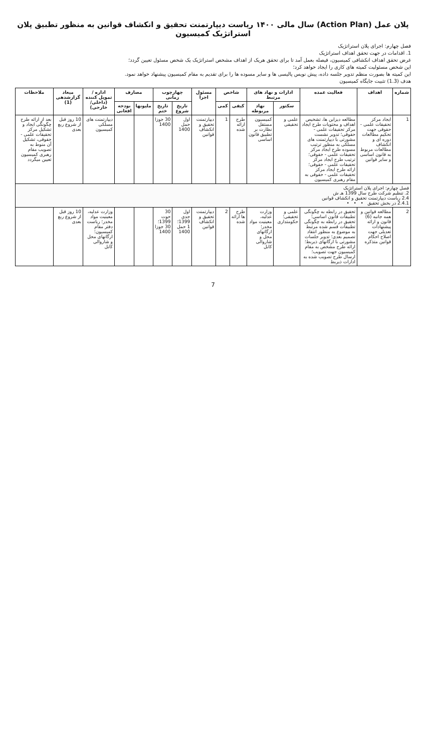پلان عمل (Action Plan) سال مالی ۱۴۰۰ ریاست دیپارتمنت تحقیق و انکشاف قوانین به منظور تطبیق پلان استراتژیک کمیسیون
فصل چهارم: اجرای پلان استراتژیک
1. اقدامات در جهت تحقق اهداف استراتژیک
غرض تحقق اهداف انکشافی کمیسیون، فیصله بعمل آمد تا برای تحقق هریک از اهداف مشخص استراتژیک یک شخص مسئول تعیین گردد؛
این شخص مسئولیت کمیته های کاری را ایجاد خواهد کرد؛
این کمیته ها بصورت منظم تدویر جلسه داده، پیش نویس پالیسی ها و سایر مسوده ها را برای تقدیم به مقام کمیسیون پیشنهاد خواهد نمود.
هدف (1.3) تثبیت جایگاه کمیسیون
| شماره | اهداف | فعالیت عمده | ادارات و نهاد های مرتبط | | شاخص | | مسئول اجرا | چهارچوب زمانی | | مصارف | | اداره / تمویل کننده (داخلی/خارجی) | میعاد گزارشدهی (1) | ملاحظات |
| --- | --- | --- | --- | --- | --- | --- | --- | --- | --- | --- | --- | --- | --- | --- |
| | | | سکتور | نهاد مربوطه | کیفی | کمی | | تاریخ شروع | تاریخ ختم | ملیونها | بودجه افغانی | | | |
| 1 | ایجاد مرکز تحقیقات علمی - حقوقی جهت تحکیم مطالعات دوره ای و انکشاف مطالعات مربوط به قانون اساسی و سایر قوانین | مطالعه دیزاین ها، تشخیص اهداف و محتویات طرح ایجاد مرکز تحقیقات علمی - حقوقی؛ تدویر نشست مشورتی با دیپارتمنت های مسلکی به منظور ترتیب مسوده طرح ایجاد مرکز تحقیقات علمی - حقوقی؛ ترتیب طرح ایجاد مرکز تحقیقات علمی - حقوقی؛ ارائه طرح ایجاد مرکز تحقیقات علمی - حقوقی به مقام رهبری کمیسیون | علمی و تحقیقی | کمیسیون مستقل نظارت بر تطبیق قانون اساسی | طرح ارائه شده | 1 | دیپارتمنت تحقیق و انکشاف قوانین | اول حمل 1400 | 30 جوزا 1400 | | | دیپارتمنت های مسلکی کمیسیون | 10 روز قبل از شروع ربع بعدی | بعد از ارائه طرح چگونگی ایجاد و تشکیل مرکز تحقیقات علمی - حقوقی، تشکیل آن منوط به تصویب مقام رهبری کمیسیون تعیین میگردد |
| فصل چهارم: اجرای پلان استراتژیک 2. تنظیم شرکت طرح سال 1399 هـ ش 2.4 ریاست دیپارتمنت تحقیق و انکشاف قوانین 2.4.1 در بخش تحقیق • • • | | | | | | | | | | | | | | |
| 2 | مطالعه قوانین و همه جانبه (6) قانون و ارائه پیشنهادات تعدیلی جهت اصلاح احکام قوانین متذکره | تحقیق در رابطه به چگونگی تطبیقات قانون اساسی؛ تحقیق در رابطه به چگونگی تطبیقات قسم شده مرتبط به موضوع به منظور انتقاد تصمیم بعدی؛ تدویر جلسات مشورتی با ارگانهای ذیربط؛ ارائه طرح مشخص به مقام کمیسیون جهت تصویب؛ ارسال طرح تصویب شده به ادارات ذیربط | علمی و تحقیقی؛ حکومتداری | وزارت عدلیه، معینیت مواد مخدر؛ ارگانهای محل و شاروالی کابل | طرح ها ارائه شده | 2 | دیپارتمنت تحقیق و انکشاف قوانین | اول جدی 1399؛ 1 حمل 1400 | 30 حوت 1399؛ 30 جوزا 1400 | | | وزارت عدلیه، معینیت مواد مخدر؛ ریاست دفتر مقام کمیسیون؛ ارگانهای محل و شاروالی کابل | 10 روز قبل از شروع ربع بعدی | |
7